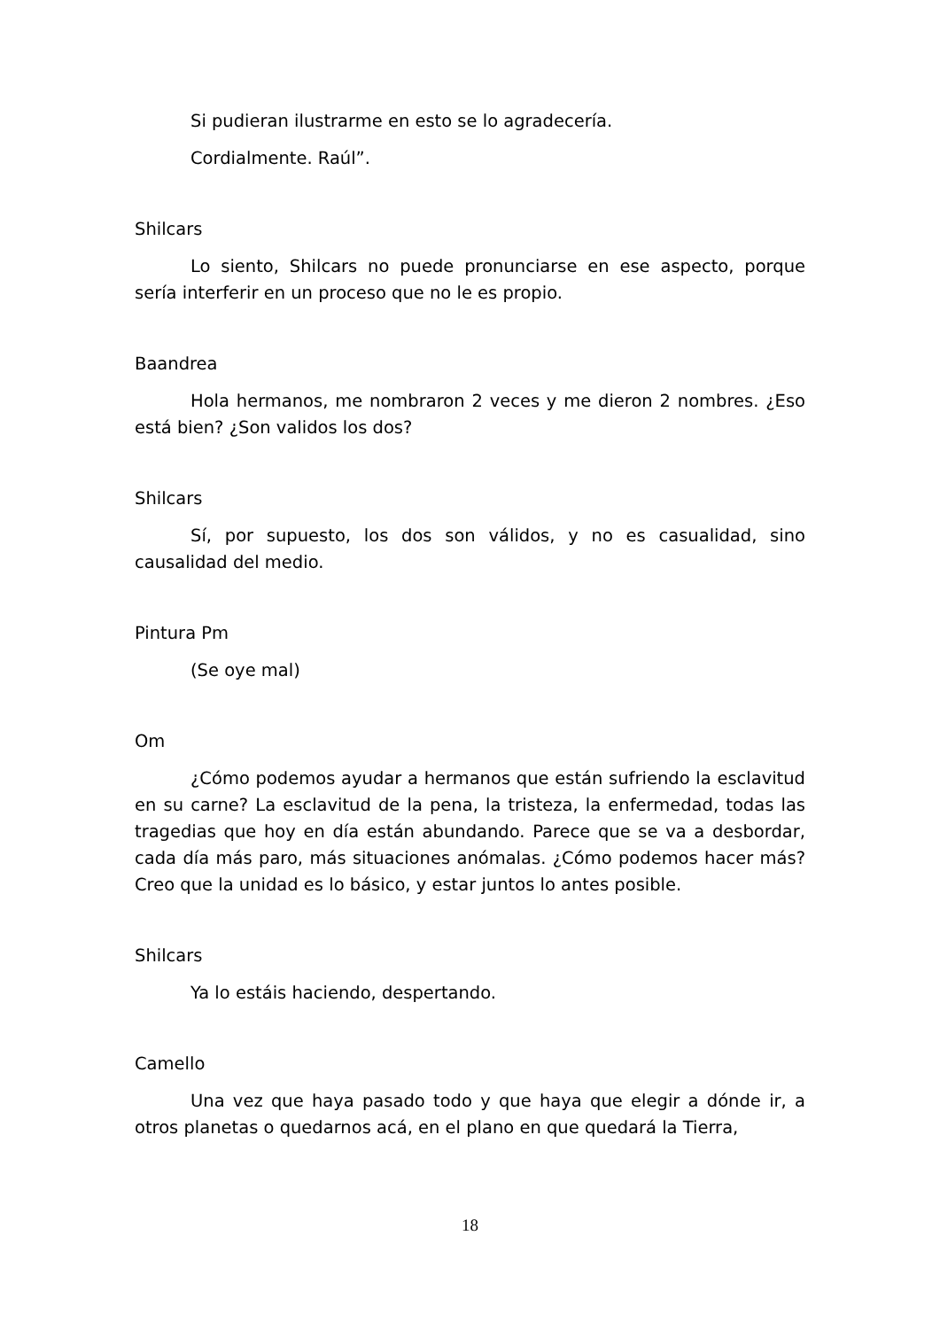Si pudieran ilustrarme en esto se lo agradecería.
Cordialmente. Raúl”.
Shilcars
Lo siento, Shilcars no puede pronunciarse en ese aspecto, porque sería interferir en un proceso que no le es propio.
Baandrea
Hola hermanos, me nombraron 2 veces y me dieron 2 nombres. ¿Eso está bien? ¿Son validos los dos?
Shilcars
Sí, por supuesto, los dos son válidos, y no es casualidad, sino causalidad del medio.
Pintura Pm
(Se oye mal)
Om
¿Cómo podemos ayudar a hermanos que están sufriendo la esclavitud en su carne? La esclavitud de la pena, la tristeza, la enfermedad, todas las tragedias que hoy en día están abundando. Parece que se va a desbordar, cada día más paro, más situaciones anómalas. ¿Cómo podemos hacer más? Creo que la unidad es lo básico, y estar juntos lo antes posible.
Shilcars
Ya lo estáis haciendo, despertando.
Camello
Una vez que haya pasado todo y que haya que elegir a dónde ir, a otros planetas o quedarnos acá, en el plano en que quedará la Tierra,
18